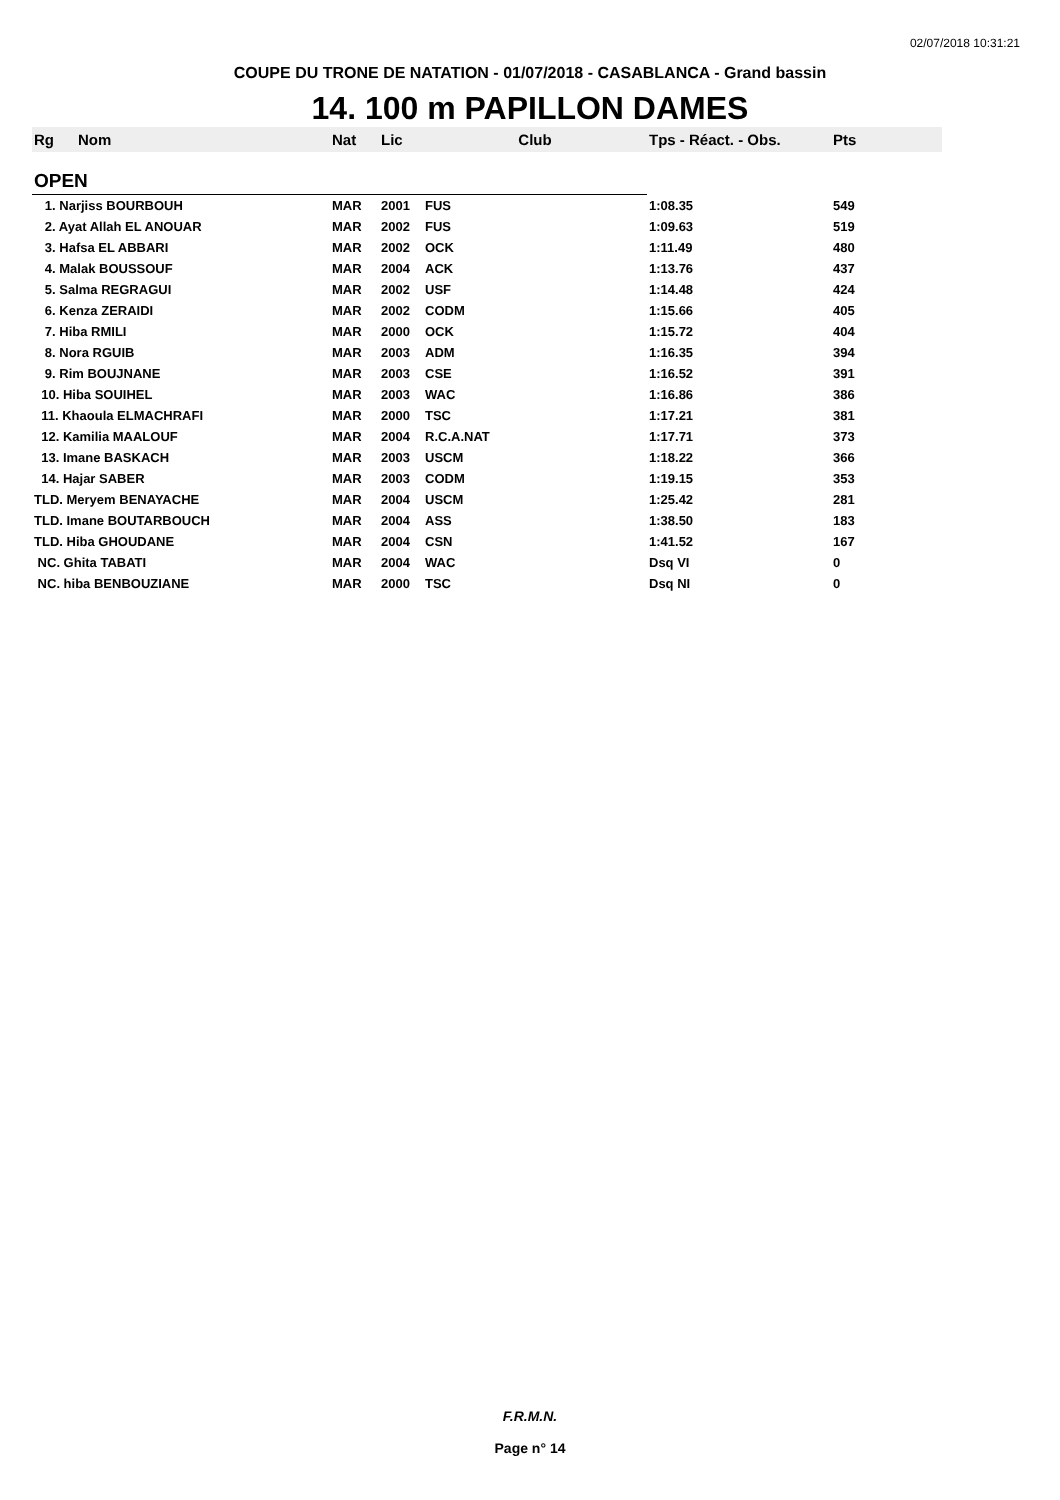02/07/2018 10:31:21
COUPE DU TRONE DE NATATION - 01/07/2018 - CASABLANCA - Grand bassin
14. 100 m PAPILLON DAMES
| Rg | Nom | Nat | Lic | Club | Tps - Réact. - Obs. | Pts |
| --- | --- | --- | --- | --- | --- | --- |
| OPEN | | | | | | |
| 1. Narjiss BOURBOUH | | MAR | 2001 | FUS | 1:08.35 | 549 |
| 2. Ayat Allah EL ANOUAR | | MAR | 2002 | FUS | 1:09.63 | 519 |
| 3. Hafsa EL ABBARI | | MAR | 2002 | OCK | 1:11.49 | 480 |
| 4. Malak BOUSSOUF | | MAR | 2004 | ACK | 1:13.76 | 437 |
| 5. Salma REGRAGUI | | MAR | 2002 | USF | 1:14.48 | 424 |
| 6. Kenza ZERAIDI | | MAR | 2002 | CODM | 1:15.66 | 405 |
| 7. Hiba RMILI | | MAR | 2000 | OCK | 1:15.72 | 404 |
| 8. Nora RGUIB | | MAR | 2003 | ADM | 1:16.35 | 394 |
| 9. Rim BOUJNANE | | MAR | 2003 | CSE | 1:16.52 | 391 |
| 10. Hiba SOUIHEL | | MAR | 2003 | WAC | 1:16.86 | 386 |
| 11. Khaoula ELMACHRAFI | | MAR | 2000 | TSC | 1:17.21 | 381 |
| 12. Kamilia MAALOUF | | MAR | 2004 | R.C.A.NAT | 1:17.71 | 373 |
| 13. Imane BASKACH | | MAR | 2003 | USCM | 1:18.22 | 366 |
| 14. Hajar SABER | | MAR | 2003 | CODM | 1:19.15 | 353 |
| TLD. Meryem BENAYACHE | | MAR | 2004 | USCM | 1:25.42 | 281 |
| TLD. Imane BOUTARBOUCH | | MAR | 2004 | ASS | 1:38.50 | 183 |
| TLD. Hiba GHOUDANE | | MAR | 2004 | CSN | 1:41.52 | 167 |
| NC. Ghita TABATI | | MAR | 2004 | WAC | Dsq VI | 0 |
| NC. hiba BENBOUZIANE | | MAR | 2000 | TSC | Dsq NI | 0 |
F.R.M.N.
Page n° 14